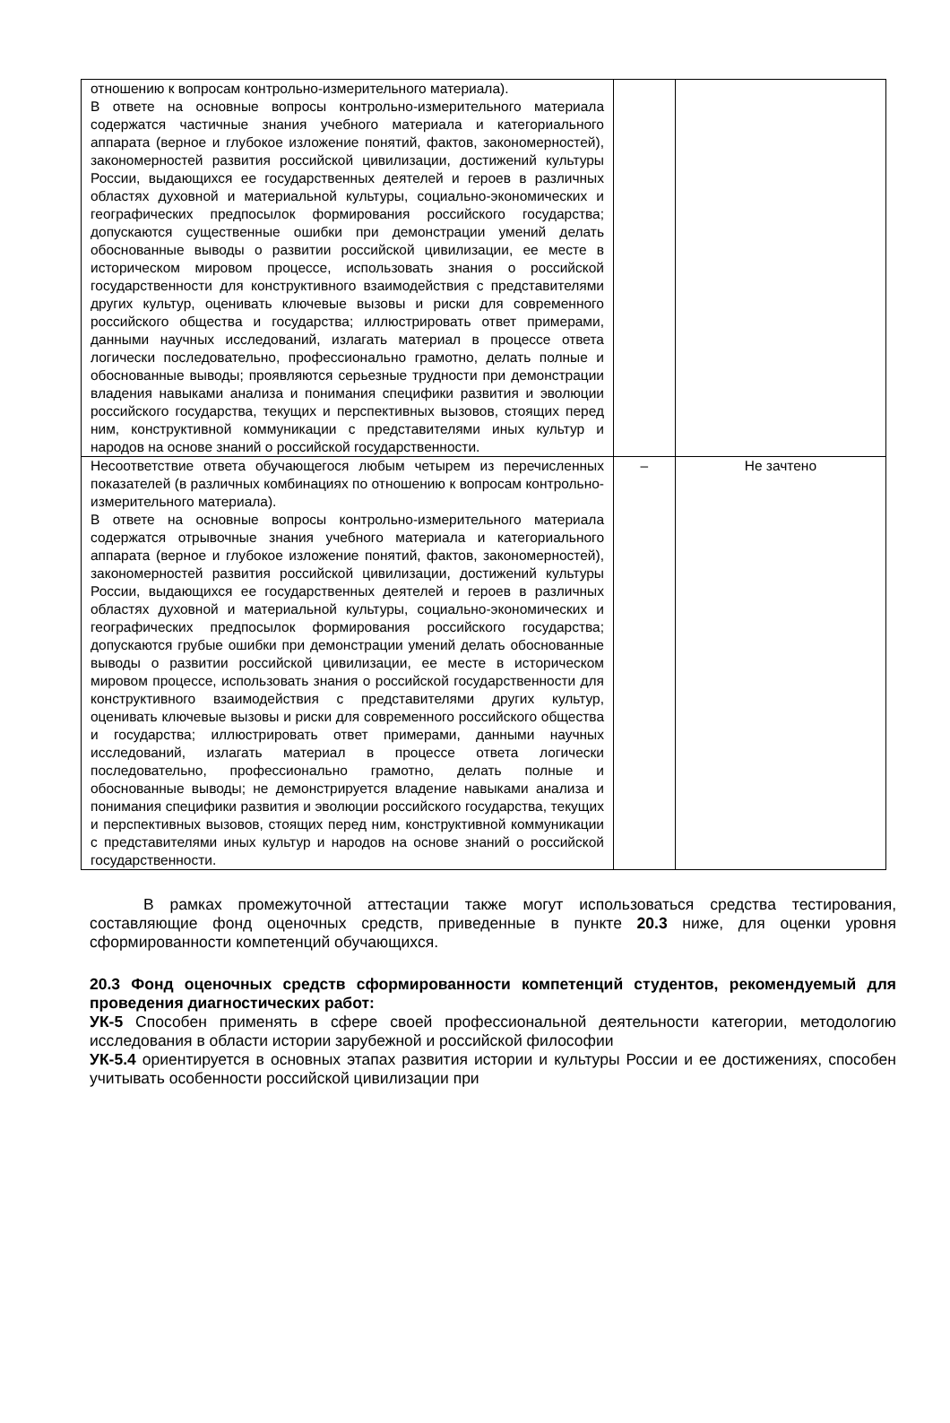| отношению к вопросам контрольно-измерительного материала). В ответе на основные вопросы контрольно-измерительного материала содержатся частичные знания учебного материала и категориального аппарата (верное и глубокое изложение понятий, фактов, закономерностей), закономерностей развития российской цивилизации, достижений культуры России, выдающихся ее государственных деятелей и героев в различных областях духовной и материальной культуры, социально-экономических и географических предпосылок формирования российского государства; допускаются существенные ошибки при демонстрации умений делать обоснованные выводы о развитии российской цивилизации, ее месте в историческом мировом процессе, использовать знания о российской государственности для конструктивного взаимодействия с представителями других культур, оценивать ключевые вызовы и риски для современного российского общества и государства; иллюстрировать ответ примерами, данными научных исследований, излагать материал в процессе ответа логически последовательно, профессионально грамотно, делать полные и обоснованные выводы; проявляются серьезные трудности при демонстрации владения навыками анализа и понимания специфики развития и эволюции российского государства, текущих и перспективных вызовов, стоящих перед ним, конструктивной коммуникации с представителями иных культур и народов на основе знаний о российской государственности. | | |
| Несоответствие ответа обучающегося любым четырем из перечисленных показателей (в различных комбинациях по отношению к вопросам контрольно-измерительного материала). В ответе на основные вопросы контрольно-измерительного материала содержатся отрывочные знания учебного материала и категориального аппарата (верное и глубокое изложение понятий, фактов, закономерностей), закономерностей развития российской цивилизации, достижений культуры России, выдающихся ее государственных деятелей и героев в различных областях духовной и материальной культуры, социально-экономических и географических предпосылок формирования российского государства; допускаются грубые ошибки при демонстрации умений делать обоснованные выводы о развитии российской цивилизации, ее месте в историческом мировом процессе, использовать знания о российской государственности для конструктивного взаимодействия с представителями других культур, оценивать ключевые вызовы и риски для современного российского общества и государства; иллюстрировать ответ примерами, данными научных исследований, излагать материал в процессе ответа логически последовательно, профессионально грамотно, делать полные и обоснованные выводы; не демонстрируется владение навыками анализа и понимания специфики развития и эволюции российского государства, текущих и перспективных вызовов, стоящих перед ним, конструктивной коммуникации с представителями иных культур и народов на основе знаний о российской государственности. | – | Не зачтено |
В рамках промежуточной аттестации также могут использоваться средства тестирования, составляющие фонд оценочных средств, приведенные в пункте 20.3 ниже, для оценки уровня сформированности компетенций обучающихся.
20.3 Фонд оценочных средств сформированности компетенций студентов, рекомендуемый для проведения диагностических работ:
УК-5 Способен применять в сфере своей профессиональной деятельности категории, методологию исследования в области истории зарубежной и российской философии
УК-5.4 ориентируется в основных этапах развития истории и культуры России и ее достижениях, способен учитывать особенности российской цивилизации при